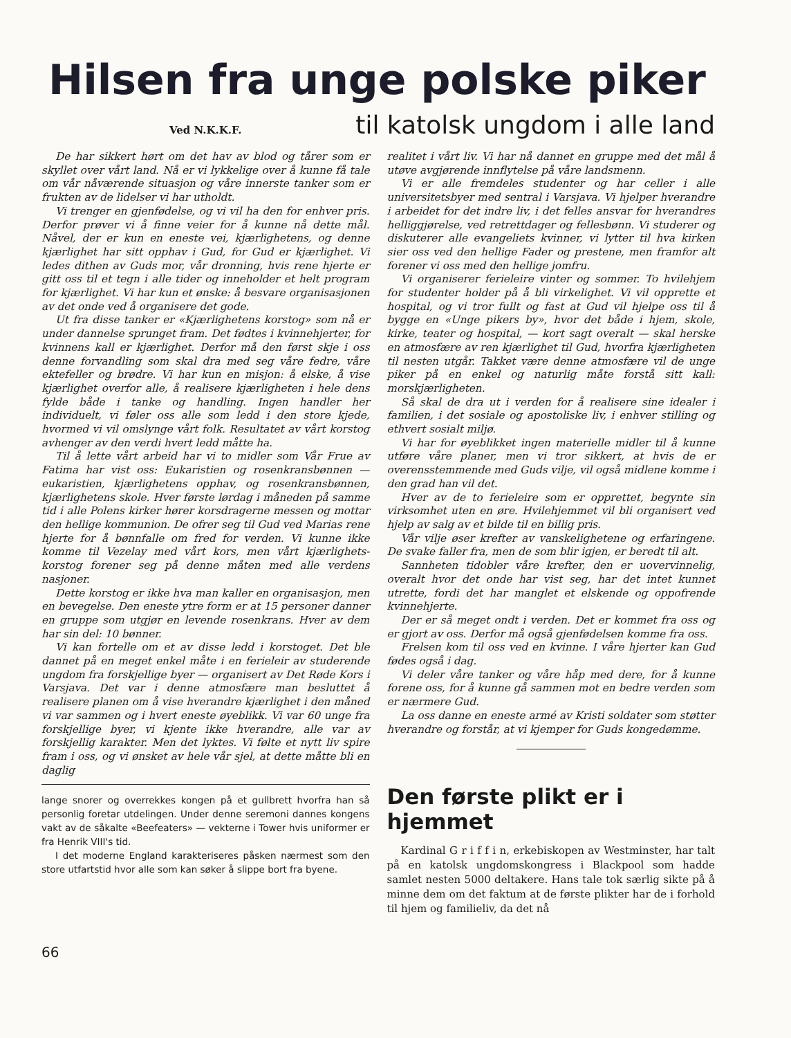Hilsen fra unge polske piker
Ved N.K.K.F. til katolsk ungdom i alle land
De har sikkert hørt om det hav av blod og tårer som er skyllet over vårt land. Nå er vi lykkelige over å kunne få tale om vår nåværende situasjon og våre innerste tanker som er frukten av de lidelser vi har utholdt.
Vi trenger en gjenfødelse, og vi vil ha den for enhver pris. Derfor prøver vi å finne veier for å kunne nå dette mål. Nåvel, der er kun en eneste vei, kjærlighetens, og denne kjærlighet har sitt opphav i Gud, for Gud er kjærlighet. Vi ledes dithen av Guds mor, vår dronning, hvis rene hjerte er gitt oss til et tegn i alle tider og inneholder et helt program for kjærlighet. Vi har kun et ønske: å besvare organisasjonen av det onde ved å organisere det gode.
Ut fra disse tanker er «Kjærlighetens korstog» som nå er under dannelse sprunget fram. Det fødtes i kvinnehjerter, for kvinnens kall er kjærlighet. Derfor må den først skje i oss denne forvandling som skal dra med seg våre fedre, våre ektefeller og brødre. Vi har kun en misjon: å elske, å vise kjærlighet overfor alle, å realisere kjærligheten i hele dens fylde både i tanke og handling. Ingen handler her individuelt, vi føler oss alle som ledd i den store kjede, hvormed vi vil omslynge vårt folk. Resultatet av vårt korstog avhenger av den verdi hvert ledd måtte ha.
Til å lette vårt arbeid har vi to midler som Vår Frue av Fatima har vist oss: Eukaristien og rosenkransbønnen — eukaristien, kjærlighetens opphav, og rosenkransbønnen, kjærlighetens skole. Hver første lørdag i måneden på samme tid i alle Polens kirker hører korsdragerne messen og mottar den hellige kommunion. De ofrer seg til Gud ved Marias rene hjerte for å bønnfalle om fred for verden. Vi kunne ikke komme til Vezelay med vårt kors, men vårt kjærlighets-korstog forener seg på denne måten med alle verdens nasjoner.
Dette korstog er ikke hva man kaller en organisasjon, men en bevegelse. Den eneste ytre form er at 15 personer danner en gruppe som utgjør en levende rosenkrans. Hver av dem har sin del: 10 bønner.
Vi kan fortelle om et av disse ledd i korstoget. Det ble dannet på en meget enkel måte i en ferieleir av studerende ungdom fra forskjellige byer — organisert av Det Røde Kors i Varsjava. Det var i denne atmosfære man besluttet å realisere planen om å vise hverandre kjærlighet i den måned vi var sammen og i hvert eneste øyeblikk. Vi var 60 unge fra forskjellige byer, vi kjente ikke hverandre, alle var av forskjellig karakter. Men det lyktes. Vi følte et nytt liv spire fram i oss, og vi ønsket av hele vår sjel, at dette måtte bli en daglig
realitet i vårt liv. Vi har nå dannet en gruppe med det mål å utøve avgjørende innflytelse på våre landsmenn.
Vi er alle fremdeles studenter og har celler i alle universitetsbyer med sentral i Varsjava. Vi hjelper hverandre i arbeidet for det indre liv, i det felles ansvar for hverandres helliggjørelse, ved retrettdager og fellesbønn. Vi studerer og diskuterer alle evangeliets kvinner, vi lytter til hva kirken sier oss ved den hellige Fader og prestene, men framfor alt forener vi oss med den hellige jomfru.
Vi organiserer ferieleire vinter og sommer. To hvilehjem for studenter holder på å bli virkelighet. Vi vil opprette et hospital, og vi tror fullt og fast at Gud vil hjelpe oss til å bygge en «Unge pikers by», hvor det både i hjem, skole, kirke, teater og hospital, — kort sagt overalt — skal herske en atmosfære av ren kjærlighet til Gud, hvorfra kjærligheten til nesten utgår. Takket være denne atmosfære vil de unge piker på en enkel og naturlig måte forstå sitt kall: morskjærligheten.
Så skal de dra ut i verden for å realisere sine idealer i familien, i det sosiale og apostoliske liv, i enhver stilling og ethvert sosialt miljø.
Vi har for øyeblikket ingen materielle midler til å kunne utføre våre planer, men vi tror sikkert, at hvis de er overensstemmende med Guds vilje, vil også midlene komme i den grad han vil det.
Hver av de to ferieleire som er opprettet, begynte sin virksomhet uten en øre. Hvilehjemmet vil bli organisert ved hjelp av salg av et bilde til en billig pris.
Vår vilje øser krefter av vanskelighetene og erfaringene. De svake faller fra, men de som blir igjen, er beredt til alt.
Sannheten tidobler våre krefter, den er uovervinnelig, overalt hvor det onde har vist seg, har det intet kunnet utrette, fordi det har manglet et elskende og oppofrende kvinnehjerte.
Der er så meget ondt i verden. Det er kommet fra oss og er gjort av oss. Derfor må også gjenfødelsen komme fra oss.
Frelsen kom til oss ved en kvinne. I våre hjerter kan Gud fødes også i dag.
Vi deler våre tanker og våre håp med dere, for å kunne forene oss, for å kunne gå sammen mot en bedre verden som er nærmere Gud.
La oss danne en eneste armé av Kristi soldater som støtter hverandre og forstår, at vi kjemper for Guds kongedømme.
lange snorer og overrekkes kongen på et gullbrett hvorfra han så personlig foretar utdelingen. Under denne seremoni dannes kongens vakt av de såkalte «Beefeaters» — vekterne i Tower hvis uniformer er fra Henrik VIII's tid.
I det moderne England karakteriseres påsken nærmest som den store utfartstid hvor alle som kan søker å slippe bort fra byene.
Den første plikt er i hjemmet
Kardinal G r i f f i n, erkebiskopen av Westminster, har talt på en katolsk ungdomskongress i Blackpool som hadde samlet nesten 5000 deltakere. Hans tale tok særlig sikte på å minne dem om det faktum at de første plikter har de i forhold til hjem og familieliv, da det nå
66